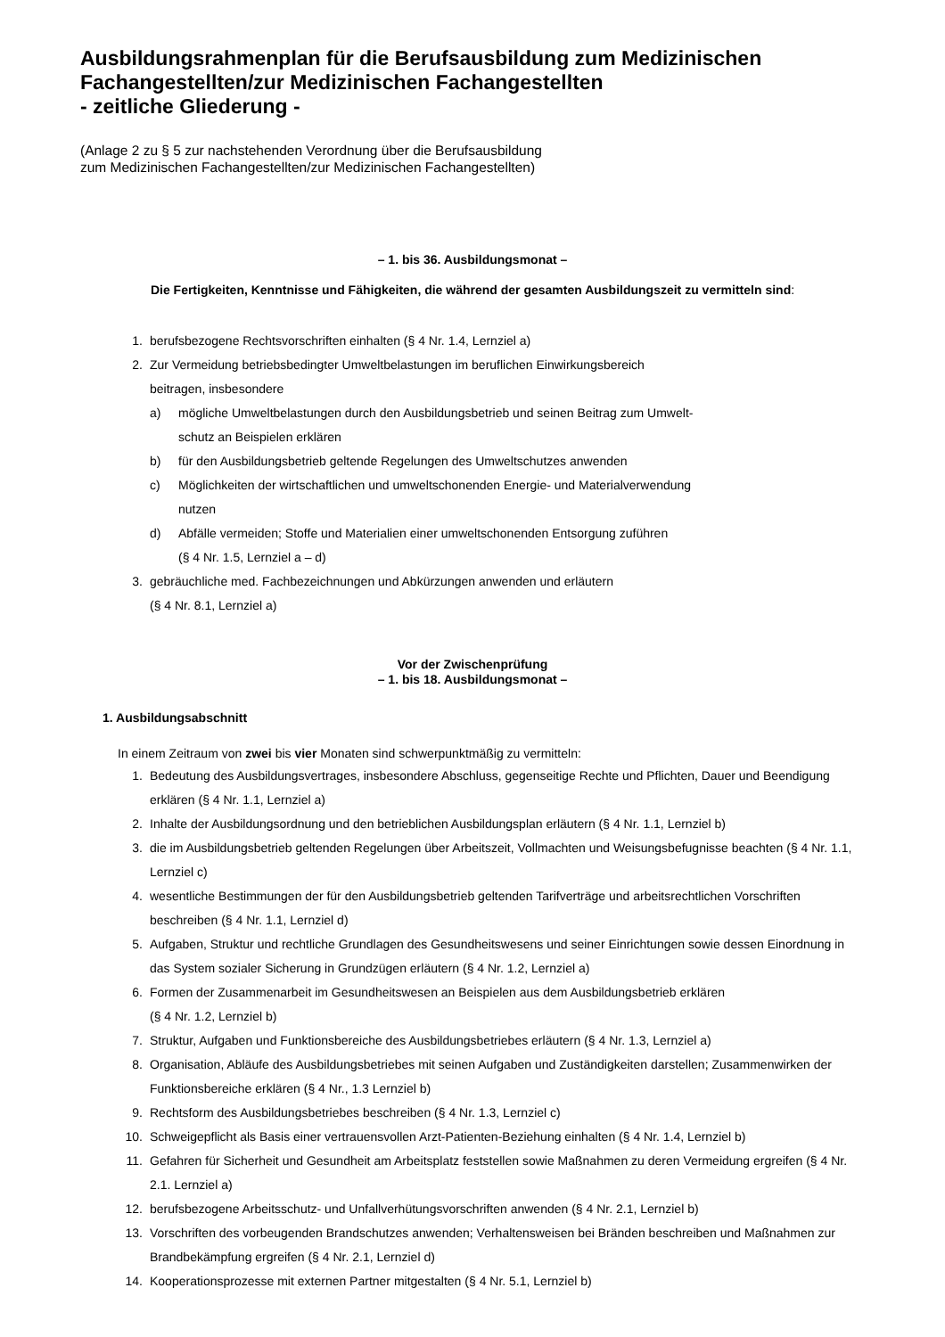Ausbildungsrahmenplan für die Berufsausbildung zum Medizinischen Fachangestellten/zur Medizinischen Fachangestellten
- zeitliche Gliederung -
(Anlage 2 zu § 5 zur nachstehenden Verordnung über die Berufsausbildung
zum Medizinischen Fachangestellten/zur Medizinischen Fachangestellten)
– 1. bis 36. Ausbildungsmonat –
Die Fertigkeiten, Kenntnisse und Fähigkeiten, die während der gesamten Ausbildungszeit zu vermitteln sind:
1. berufsbezogene Rechtsvorschriften einhalten (§ 4 Nr. 1.4, Lernziel a)
2. Zur Vermeidung betriebsbedingter Umweltbelastungen im beruflichen Einwirkungsbereich
beitragen, insbesondere
a) mögliche Umweltbelastungen durch den Ausbildungsbetrieb und seinen Beitrag zum Umwelt-
schutz an Beispielen erklären
b) für den Ausbildungsbetrieb geltende Regelungen des Umweltschutzes anwenden
c) Möglichkeiten der wirtschaftlichen und umweltschonenden Energie- und Materialverwendung
nutzen
d) Abfälle vermeiden; Stoffe und Materialien einer umweltschonenden Entsorgung zuführen
(§ 4 Nr. 1.5, Lernziel a – d)
3. gebräuchliche med. Fachbezeichnungen und Abkürzungen anwenden und erläutern
(§ 4 Nr. 8.1, Lernziel a)
Vor der Zwischenprüfung
– 1. bis 18. Ausbildungsmonat –
1. Ausbildungsabschnitt
In einem Zeitraum von zwei bis vier Monaten sind schwerpunktmäßig zu vermitteln:
1. Bedeutung des Ausbildungsvertrages, insbesondere Abschluss, gegenseitige Rechte und Pflichten, Dauer und Beendigung erklären (§ 4 Nr. 1.1, Lernziel a)
2. Inhalte der Ausbildungsordnung und den betrieblichen Ausbildungsplan erläutern (§ 4 Nr. 1.1, Lernziel b)
3. die im Ausbildungsbetrieb geltenden Regelungen über Arbeitszeit, Vollmachten und Weisungsbefugnisse beachten (§ 4 Nr. 1.1, Lernziel c)
4. wesentliche Bestimmungen der für den Ausbildungsbetrieb geltenden Tarifverträge und arbeitsrechtlichen Vorschriften beschreiben (§ 4 Nr. 1.1, Lernziel d)
5. Aufgaben, Struktur und rechtliche Grundlagen des Gesundheitswesens und seiner Einrichtungen sowie dessen Einordnung in das System sozialer Sicherung in Grundzügen erläutern (§ 4 Nr. 1.2, Lernziel a)
6. Formen der Zusammenarbeit im Gesundheitswesen an Beispielen aus dem Ausbildungsbetrieb erklären
(§ 4 Nr. 1.2, Lernziel b)
7. Struktur, Aufgaben und Funktionsbereiche des Ausbildungsbetriebes erläutern (§ 4 Nr. 1.3, Lernziel a)
8. Organisation, Abläufe des Ausbildungsbetriebes mit seinen Aufgaben und Zuständigkeiten darstellen; Zusammenwirken der Funktionsbereiche erklären (§ 4 Nr., 1.3 Lernziel b)
9. Rechtsform des Ausbildungsbetriebes beschreiben (§ 4 Nr. 1.3, Lernziel c)
10. Schweigepflicht als Basis einer vertrauensvollen Arzt-Patienten-Beziehung einhalten (§ 4 Nr. 1.4, Lernziel b)
11. Gefahren für Sicherheit und Gesundheit am Arbeitsplatz feststellen sowie Maßnahmen zu deren Vermeidung ergreifen (§ 4 Nr. 2.1. Lernziel a)
12. berufsbezogene Arbeitsschutz- und Unfallverhütungsvorschriften anwenden (§ 4 Nr. 2.1, Lernziel b)
13. Vorschriften des vorbeugenden Brandschutzes anwenden; Verhaltensweisen bei Bränden beschreiben und Maßnahmen zur Brandbekämpfung ergreifen (§ 4 Nr. 2.1, Lernziel d)
14. Kooperationsprozesse mit externen Partner mitgestalten (§ 4 Nr. 5.1, Lernziel b)